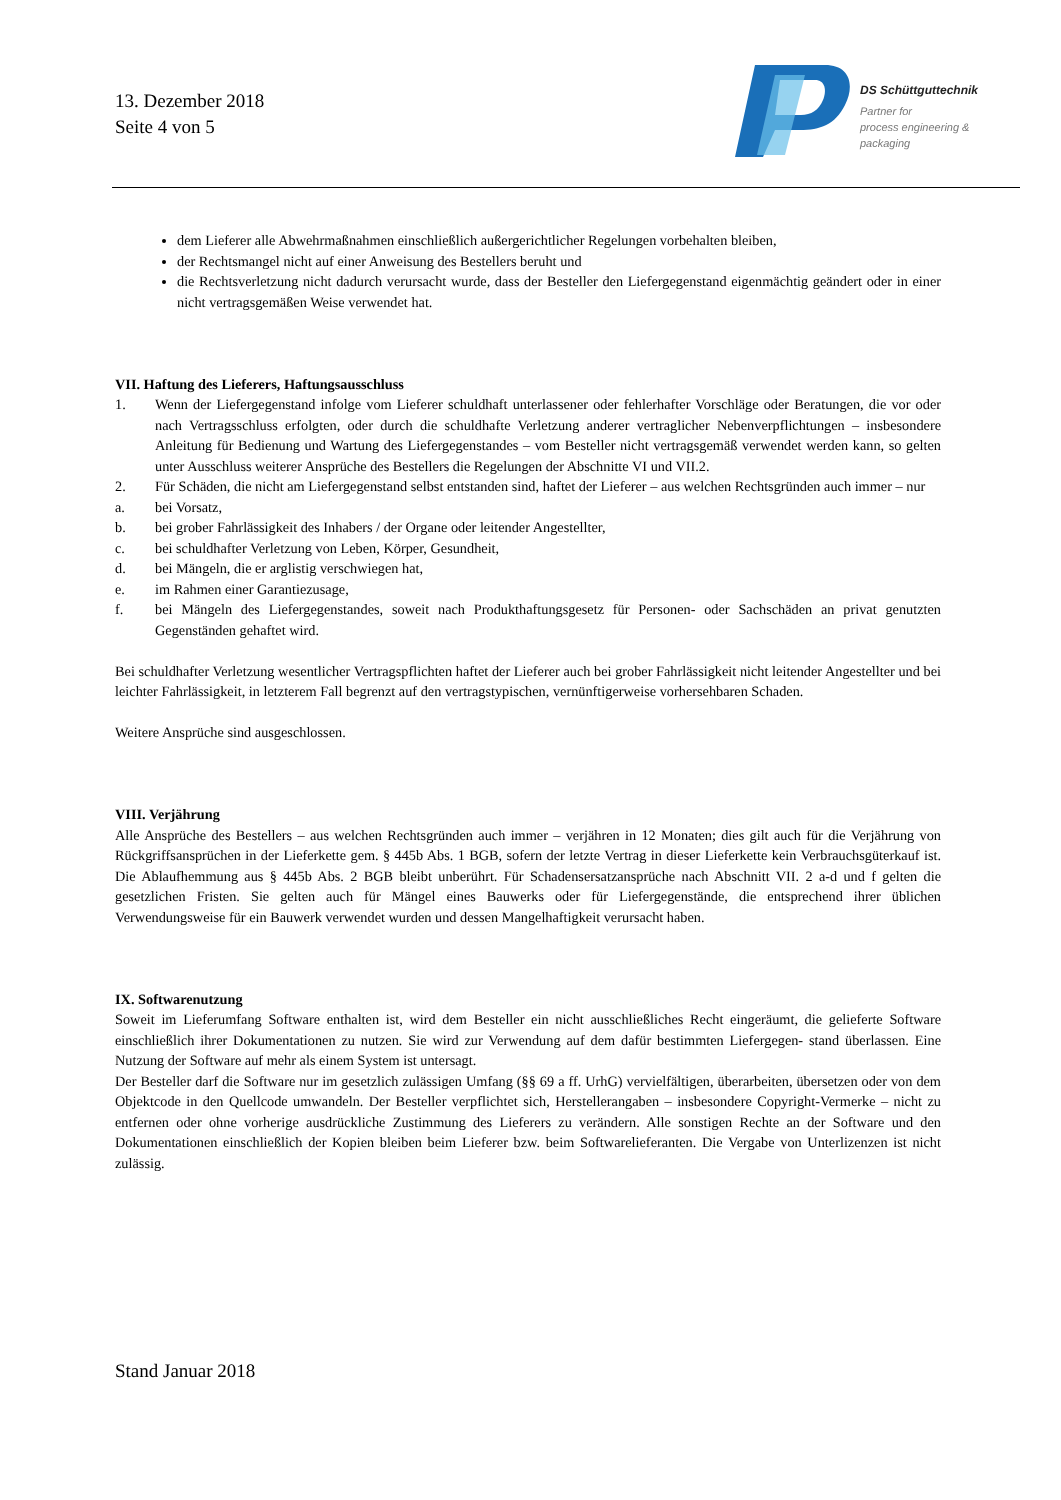13. Dezember 2018
Seite 4 von 5
DS Schüttguttechnik
Partner for
process engineering &
packaging
dem Lieferer alle Abwehrmaßnahmen einschließlich außergerichtlicher Regelungen vorbehalten bleiben,
der Rechtsmangel nicht auf einer Anweisung des Bestellers beruht und
die Rechtsverletzung nicht dadurch verursacht wurde, dass der Besteller den Liefergegenstand eigenmächtig geändert oder in einer nicht vertragsgemäßen Weise verwendet hat.
VII. Haftung des Lieferers, Haftungsausschluss
1. Wenn der Liefergegenstand infolge vom Lieferer schuldhaft unterlassener oder fehlerhafter Vorschläge oder Beratungen, die vor oder nach Vertragsschluss erfolgten, oder durch die schuldhafte Verletzung anderer vertraglicher Nebenverpflichtungen – insbesondere Anleitung für Bedienung und Wartung des Liefergegenstandes – vom Besteller nicht vertragsgemäß verwendet werden kann, so gelten unter Ausschluss weiterer Ansprüche des Bestellers die Regelungen der Abschnitte VI und VII.2.
2. Für Schäden, die nicht am Liefergegenstand selbst entstanden sind, haftet der Lieferer – aus welchen Rechtsgründen auch immer – nur
a. bei Vorsatz,
b. bei grober Fahrlässigkeit des Inhabers / der Organe oder leitender Angestellter,
c. bei schuldhafter Verletzung von Leben, Körper, Gesundheit,
d. bei Mängeln, die er arglistig verschwiegen hat,
e. im Rahmen einer Garantiezusage,
f. bei Mängeln des Liefergegenstandes, soweit nach Produkthaftungsgesetz für Personen- oder Sachschäden an privat genutzten Gegenständen gehaftet wird.
Bei schuldhafter Verletzung wesentlicher Vertragspflichten haftet der Lieferer auch bei grober Fahrlässigkeit nicht leitender Angestellter und bei leichter Fahrlässigkeit, in letzterem Fall begrenzt auf den vertragstypischen, vernünftigerweise vorhersehbaren Schaden.
Weitere Ansprüche sind ausgeschlossen.
VIII. Verjährung
Alle Ansprüche des Bestellers – aus welchen Rechtsgründen auch immer – verjähren in 12 Monaten; dies gilt auch für die Verjährung von Rückgriffsansprüchen in der Lieferkette gem. § 445b Abs. 1 BGB, sofern der letzte Vertrag in dieser Lieferkette kein Verbrauchsgüterkauf ist. Die Ablaufhemmung aus § 445b Abs. 2 BGB bleibt unberührt. Für Schadensersatzansprüche nach Abschnitt VII. 2 a-d und f gelten die gesetzlichen Fristen. Sie gelten auch für Mängel eines Bauwerks oder für Liefergegenstände, die entsprechend ihrer üblichen Verwendungsweise für ein Bauwerk verwendet wurden und dessen Mangelhaftigkeit verursacht haben.
IX. Softwarenutzung
Soweit im Lieferumfang Software enthalten ist, wird dem Besteller ein nicht ausschließliches Recht eingeräumt, die gelieferte Software einschließlich ihrer Dokumentationen zu nutzen. Sie wird zur Verwendung auf dem dafür bestimmten Liefergegen- stand überlassen. Eine Nutzung der Software auf mehr als einem System ist untersagt.
Der Besteller darf die Software nur im gesetzlich zulässigen Umfang (§§ 69 a ff. UrhG) vervielfältigen, überarbeiten, übersetzen oder von dem Objektcode in den Quellcode umwandeln. Der Besteller verpflichtet sich, Herstellerangaben – insbesondere Copyright-Vermerke – nicht zu entfernen oder ohne vorherige ausdrückliche Zustimmung des Lieferers zu verändern. Alle sonstigen Rechte an der Software und den Dokumentationen einschließlich der Kopien bleiben beim Lieferer bzw. beim Softwarelieferanten. Die Vergabe von Unterlizenzen ist nicht zulässig.
Stand Januar 2018